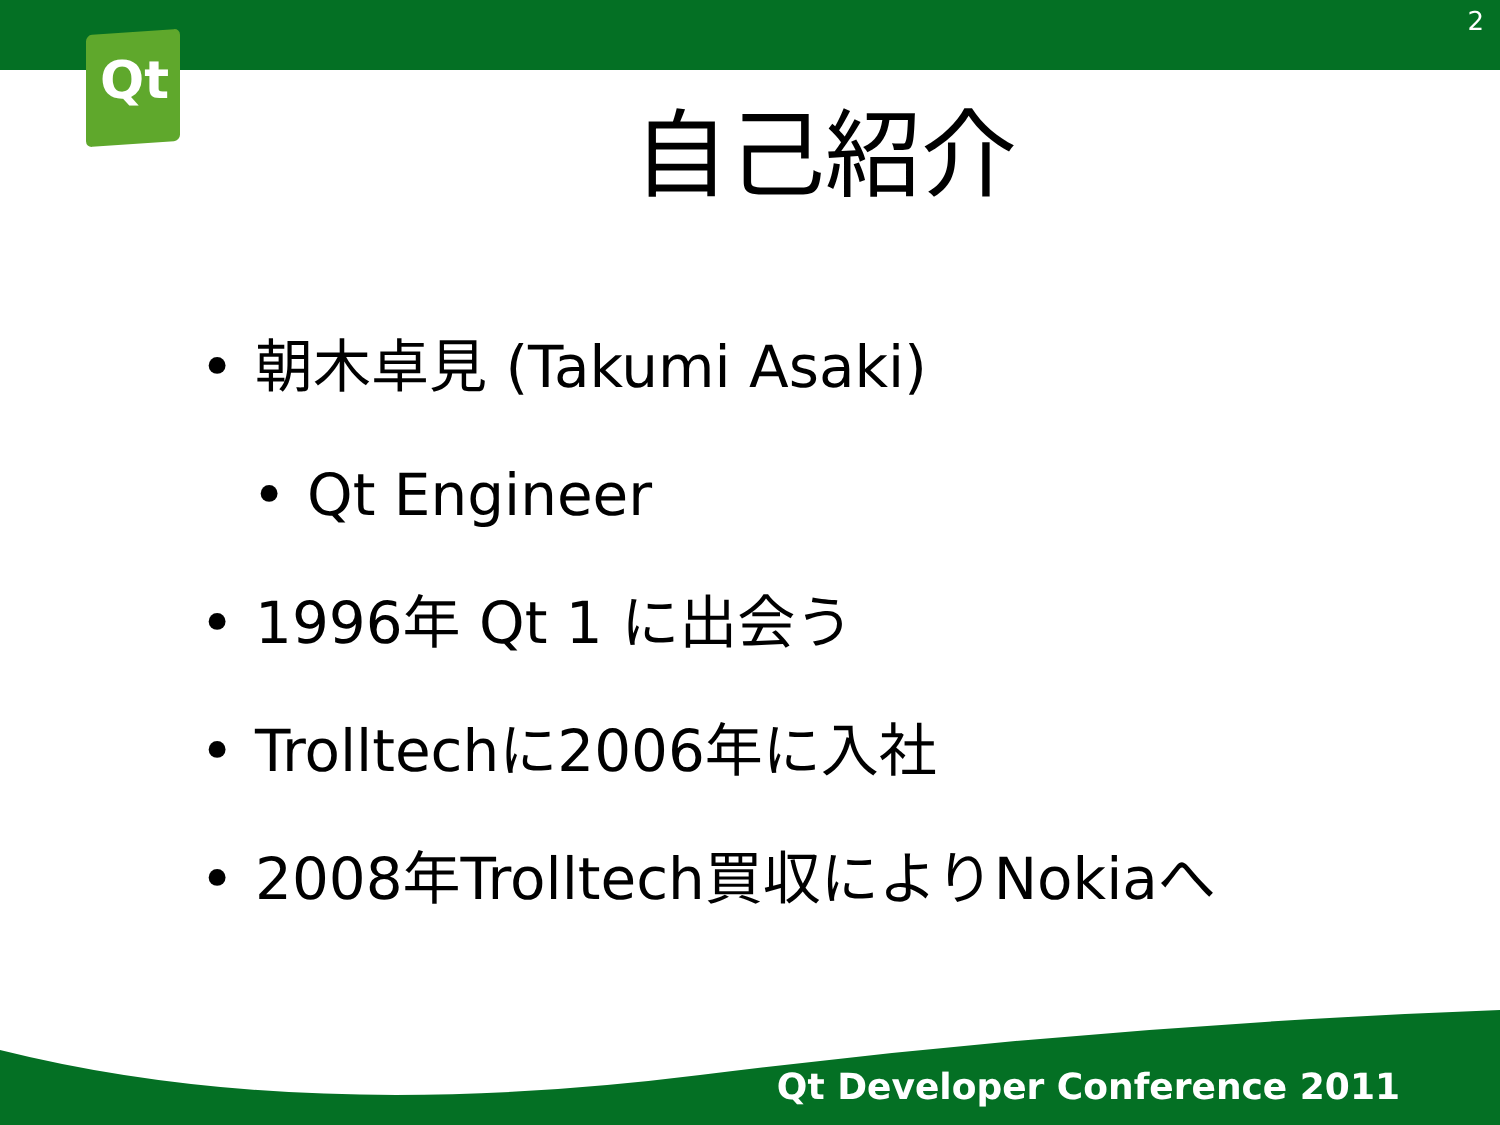Qt
2
自己紹介
• 朝木卓見 (Takumi Asaki)
• Qt Engineer
• 1996年 Qt 1 に出会う
• Trolltechに2006年に入社
• 2008年Trolltech買収によりNokiaへ
Qt Developer Conference 2011